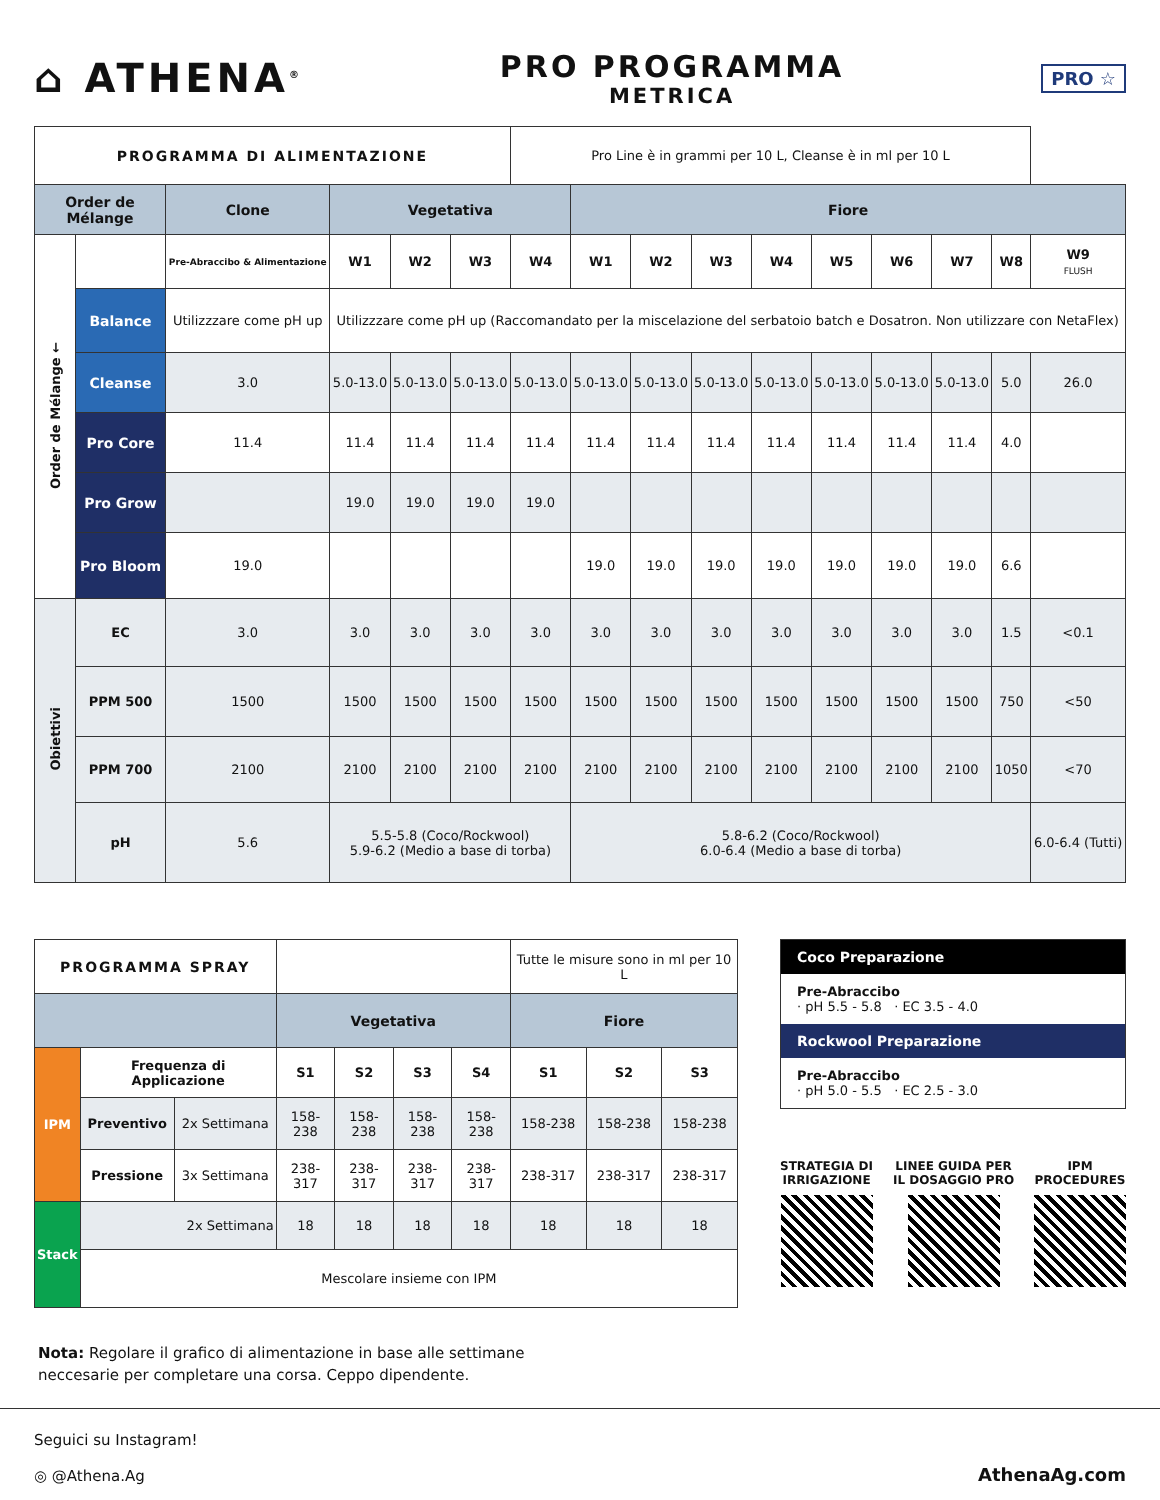⌂ ATHENA<sup>®</sup>
PRO PROGRAMMA
METRICA
PRO ☆
| PROGRAMMA DI ALIMENTAZIONE | | | | | | Pro Line è in grammi per 10 L, Cleanse è in ml per 10 L | | | | | | | | | |
| Order de Mélange | | Clone | Vegetativa | | | | Fiore | | | | | | | | |
| Order de Mélange ← | | Pre-Abraccibo & Alimentazione | W1 | W2 | W3 | W4 | W1 | W2 | W3 | W4 | W5 | W6 | W7 | W8 | W9 FLUSH |
| | Balance | Utilizzzare come pH up | Utilizzzare come pH up (Raccomandato per la miscelazione del serbatoio batch e Dosatron. Non utilizzare con NetaFlex) | | | | | | | | | | | | |
| | Cleanse | 3.0 | 5.0-13.0 | 5.0-13.0 | 5.0-13.0 | 5.0-13.0 | 5.0-13.0 | 5.0-13.0 | 5.0-13.0 | 5.0-13.0 | 5.0-13.0 | 5.0-13.0 | 5.0-13.0 | 5.0 | 26.0 |
| | Pro Core | 11.4 | 11.4 | 11.4 | 11.4 | 11.4 | 11.4 | 11.4 | 11.4 | 11.4 | 11.4 | 11.4 | 11.4 | 4.0 | |
| | Pro Grow | | 19.0 | 19.0 | 19.0 | 19.0 | | | | | | | | | |
| | Pro Bloom | 19.0 | | | | | 19.0 | 19.0 | 19.0 | 19.0 | 19.0 | 19.0 | 19.0 | 6.6 | |
| Obiettivi | EC | 3.0 | 3.0 | 3.0 | 3.0 | 3.0 | 3.0 | 3.0 | 3.0 | 3.0 | 3.0 | 3.0 | 3.0 | 1.5 | <0.1 |
| | PPM 500 | 1500 | 1500 | 1500 | 1500 | 1500 | 1500 | 1500 | 1500 | 1500 | 1500 | 1500 | 1500 | 750 | <50 |
| | PPM 700 | 2100 | 2100 | 2100 | 2100 | 2100 | 2100 | 2100 | 2100 | 2100 | 2100 | 2100 | 2100 | 1050 | <70 |
| | pH | 5.6 | 5.5-5.8 (Coco/Rockwool) 5.9-6.2 (Medio a base di torba) | | | | 5.8-6.2 (Coco/Rockwool) 6.0-6.4 (Medio a base di torba) | | | | | | | | 6.0-6.4 (Tutti) |
| PROGRAMMA SPRAY | | | | | | | Tutte le misure sono in ml per 10 L | | |
| | | | Vegetativa | | | | Fiore | | |
| IPM | Frequenza di Applicazione | | S1 | S2 | S3 | S4 | S1 | S2 | S3 |
| | Preventivo | 2x Settimana | 158-238 | 158-238 | 158-238 | 158-238 | 158-238 | 158-238 | 158-238 |
| | Pressione | 3x Settimana | 238-317 | 238-317 | 238-317 | 238-317 | 238-317 | 238-317 | 238-317 |
| Stack | 2x Settimana | | 18 | 18 | 18 | 18 | 18 | 18 | 18 |
| | Mescolare insieme con IPM | | | | | | | | |
Coco Preparazione
Pre-Abraccibo
· pH 5.5 - 5.8 · EC 3.5 - 4.0
Rockwool Preparazione
Pre-Abraccibo
· pH 5.0 - 5.5 · EC 2.5 - 3.0
STRATEGIA DI
IRRIGAZIONE
LINEE GUIDA PER
IL DOSAGGIO PRO
IPM
PROCEDURES
Nota: Regolare il grafico di alimentazione in base alle settimane neccesarie per completare una corsa. Ceppo dipendente.
Seguici su Instagram!
◎ @Athena.Ag
AthenaAg.com